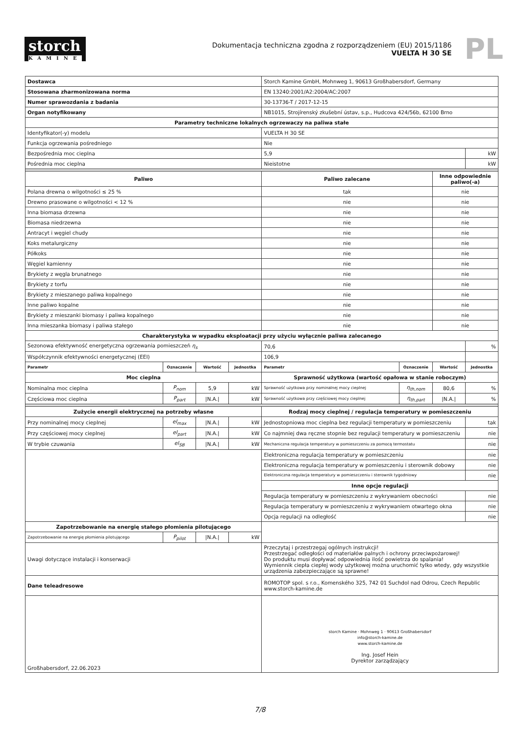storch
KAMINE
Dokumentacja techniczna zgodna z rozporządzeniem (EU) 2015/1186
VUELTA H 30 SE
PL
| Dostawca | | | | Storch Kamine GmbH, Mohnweg 1, 90613 Großhabersdorf, Germany | | | |
| Stosowana zharmonizowana norma | | | | EN 13240:2001/A2:2004/AC:2007 | | | |
| Numer sprawozdania z badania | | | | 30-13736-T / 2017-12-15 | | | |
| Organ notyfikowany | | | | NB1015, Strojírenský zkušební ústav, s.p., Hudcova 424/56b, 62100 Brno | | | |
| Parametry techniczne lokalnych ogrzewaczy na paliwa stałe | | | | | | | |
| Identyfikator(-y) modelu | | | | VUELTA H 30 SE | | | |
| Funkcja ogrzewania pośredniego | | | | Nie | | | |
| Bezpośrednia moc cieplna | | | | 5,9 | | | kW |
| Pośrednia moc cieplna | | | | Nieistotne | | | kW |
| Paliwo | | | | Paliwo zalecane | | Inne odpowiednie paliwo(-a) | |
| Polana drewna o wilgotności ≤ 25 % | | | | tak | | nie | |
| Drewno prasowane o wilgotności < 12 % | | | | nie | | nie | |
| Inna biomasa drzewna | | | | nie | | nie | |
| Biomasa niedrzewna | | | | nie | | nie | |
| Antracyt i węgiel chudy | | | | nie | | nie | |
| Koks metalurgiczny | | | | nie | | nie | |
| Półkoks | | | | nie | | nie | |
| Węgiel kamienny | | | | nie | | nie | |
| Brykiety z węgla brunatnego | | | | nie | | nie | |
| Brykiety z torfu | | | | nie | | nie | |
| Brykiety z mieszanego paliwa kopalnego | | | | nie | | nie | |
| Inne paliwo kopalne | | | | nie | | nie | |
| Brykiety z mieszanki biomasy i paliwa kopalnego | | | | nie | | nie | |
| Inna mieszanka biomasy i paliwa stałego | | | | nie | | nie | |
| Charakterystyka w wypadku eksploatacji przy użyciu wyłącznie paliwa zalecanego | | | | | | | |
| Sezonowa efektywność energetyczna ogrzewania pomieszczeń η<sub>s</sub> | | | | 70,6 | | | % |
| Współczynnik efektywności energetycznej (EEI) | | | | 106,9 | | | |
| Parametr | Oznaczenie | Wartość | Jednostka | Parametr | Oznaczenie | Wartość | Jednostka |
| Moc cieplna | | | | Sprawność użytkowa (wartość opałowa w stanie roboczym) | | | |
| Nominalna moc cieplna | P<sub>nom</sub> | 5,9 | kW | Sprawność użytkowa przy nominalnej mocy cieplnej | η<sub>th,nom</sub> | 80,6 | % |
| Częściowa moc cieplna | P<sub>part</sub> | /N.A./ | kW | Sprawność użytkowa przy częściowej mocy cieplnej | η<sub>th,part</sub> | /N.A./ | % |
| Zużycie energii elektrycznej na potrzeby własne | | | | Rodzaj mocy cieplnej / regulacja temperatury w pomieszczeniu | | | |
| Przy nominalnej mocy cieplnej | el<sub>max</sub> | /N.A./ | kW | Jednostopniowa moc cieplna bez regulacji temperatury w pomieszczeniu | | | tak |
| Przy częściowej mocy cieplnej | el<sub>part</sub> | /N.A./ | kW | Co najmniej dwa ręczne stopnie bez regulacji temperatury w pomieszczeniu | | | nie |
| W trybie czuwania | el<sub>SB</sub> | /N.A./ | kW | Mechaniczna regulacja temperatury w pomieszczeniu za pomocą termostatu | | | nie |
| | | | | Elektroniczna regulacja temperatury w pomieszczeniu | | | nie |
| | | | | Elektroniczna regulacja temperatury w pomieszczeniu i sterownik dobowy | | | nie |
| | | | | Elektroniczna regulacja temperatury w pomieszczeniu i sterownik tygodniowy | | | nie |
| | | | | Inne opcje regulacji | | | |
| | | | | Regulacja temperatury w pomieszczeniu z wykrywaniem obecności | | | nie |
| | | | | Regulacja temperatury w pomieszczeniu z wykrywaniem otwartego okna | | | nie |
| | | | | Opcja regulacji na odległość | | | nie |
| Zapotrzebowanie na energię stałego płomienia pilotującego | | | | | | | |
| Zapotrzebowanie na energię płomienia pilotującego | P<sub>pilot</sub> | /N.A./ | kW | | | | |
| Uwagi dotyczące instalacji i konserwacji | | | | Przeczytaj i przestrzegaj ogólnych instrukcji! Przestrzegać odległości od materiałów palnych i ochrony przeciwpożarowej! Do produktu musi dopływać odpowiednia ilość powietrza do spalania! Wymiennik ciepła ciepłej wody użytkowej można uruchomić tylko wtedy, gdy wszystkie urządzenia zabezpieczające są sprawne! | | | |
| Dane teleadresowe | | | | ROMOTOP spol. s r.o., Komenského 325, 742 01 Suchdol nad Odrou, Czech Republic www.storch-kamine.de | | | |
| Großhabersdorf, 22.06.2023 | | | | storch Kamine · Mohnweg 1 · 90613 Großhabersdorf info@storch-kamine.de www.storch-kamine.de Ing. Josef Hein Dyrektor zarządzający | | | |
7/8